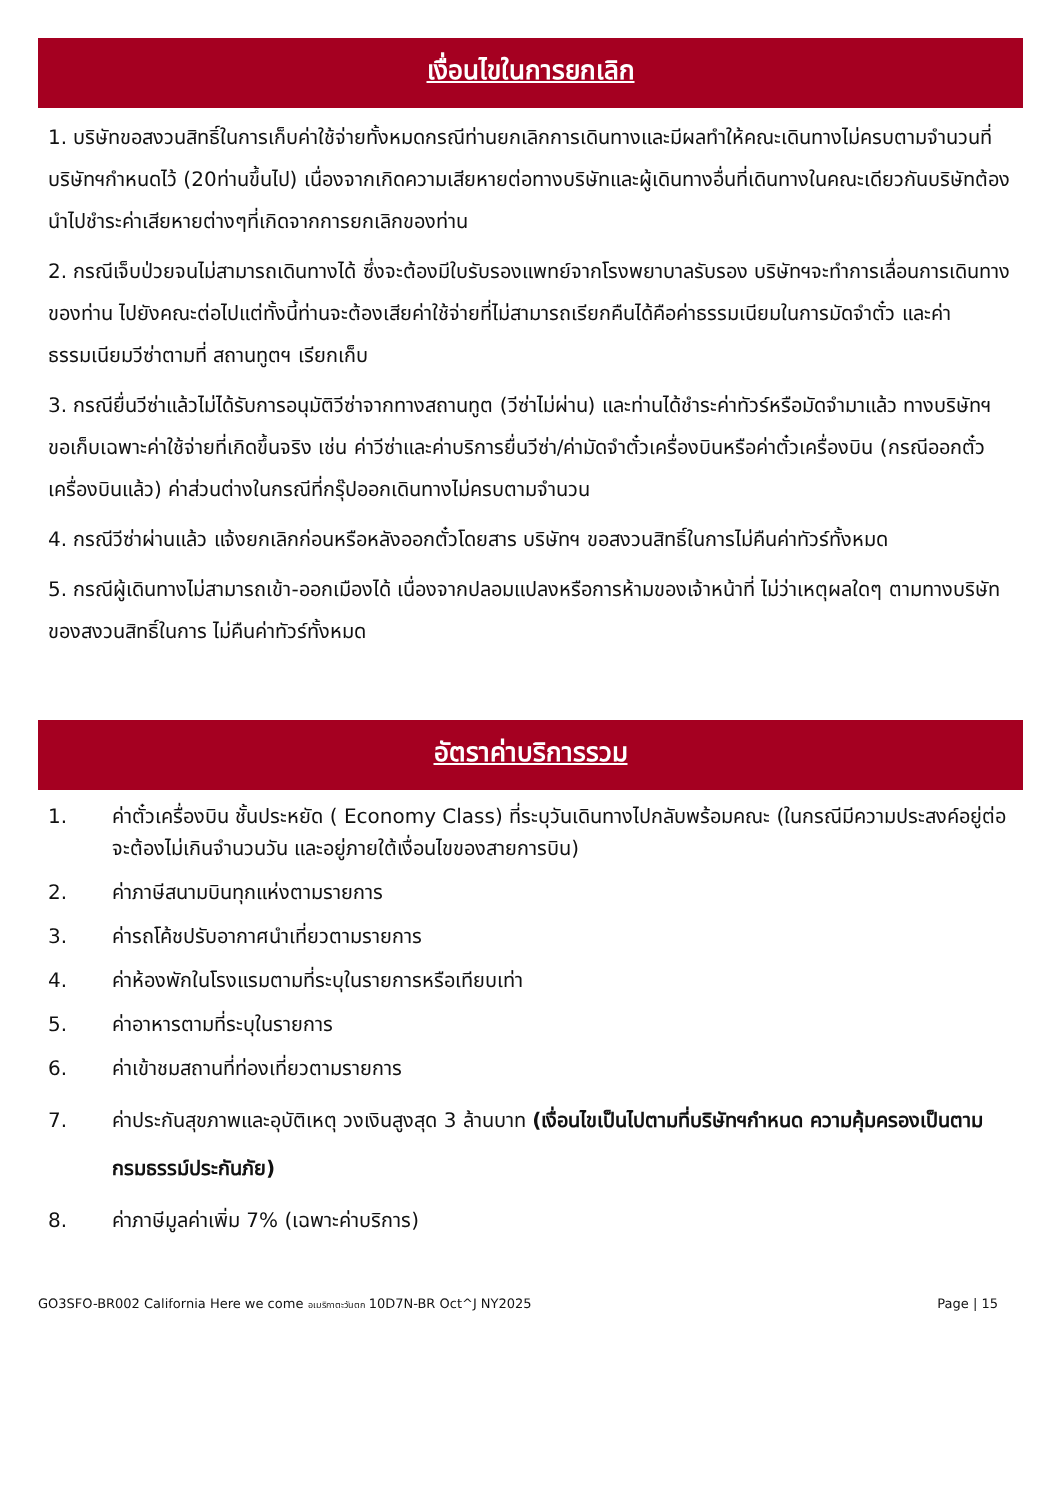เงื่อนไขในการยกเลิก
1. บริษัทขอสงวนสิทธิ์ในการเก็บค่าใช้จ่ายทั้งหมดกรณีท่านยกเลิกการเดินทางและมีผลทำให้คณะเดินทางไม่ครบตามจำนวนที่ บริษัทฯกำหนดไว้ (20ท่านขึ้นไป) เนื่องจากเกิดความเสียหายต่อทางบริษัทและผู้เดินทางอื่นที่เดินทางในคณะเดียวกันบริษัทต้องนำไปชำระค่าเสียหายต่างๆที่เกิดจากการยกเลิกของท่าน
2. กรณีเจ็บป่วยจนไม่สามารถเดินทางได้ ซึ่งจะต้องมีใบรับรองแพทย์จากโรงพยาบาลรับรอง บริษัทฯจะทำการเลื่อนการเดินทางของท่าน ไปยังคณะต่อไปแต่ทั้งนี้ท่านจะต้องเสียค่าใช้จ่ายที่ไม่สามารถเรียกคืนได้คือค่าธรรมเนียมในการมัดจำตั๋ว และค่าธรรมเนียมวีซ่าตามที่ สถานทูตฯ เรียกเก็บ
3. กรณียื่นวีซ่าแล้วไม่ได้รับการอนุมัติวีซ่าจากทางสถานทูต (วีซ่าไม่ผ่าน) และท่านได้ชำระค่าทัวร์หรือมัดจำมาแล้ว ทางบริษัทฯ ขอเก็บเฉพาะค่าใช้จ่ายที่เกิดขึ้นจริง เช่น ค่าวีซ่าและค่าบริการยื่นวีซ่า/ค่ามัดจำตั๋วเครื่องบินหรือค่าตั๋วเครื่องบิน (กรณีออกตั๋วเครื่องบินแล้ว) ค่าส่วนต่างในกรณีที่กรุ๊ปออกเดินทางไม่ครบตามจำนวน
4. กรณีวีซ่าผ่านแล้ว แจ้งยกเลิกก่อนหรือหลังออกตั๋วโดยสาร บริษัทฯ ขอสงวนสิทธิ์ในการไม่คืนค่าทัวร์ทั้งหมด
5. กรณีผู้เดินทางไม่สามารถเข้า-ออกเมืองได้ เนื่องจากปลอมแปลงหรือการห้ามของเจ้าหน้าที่ ไม่ว่าเหตุผลใดๆ ตามทางบริษัทของสงวนสิทธิ์ในการ ไม่คืนค่าทัวร์ทั้งหมด
อัตราค่าบริการรวม
1. ค่าตั๋วเครื่องบิน ชั้นประหยัด ( Economy Class) ที่ระบุวันเดินทางไปกลับพร้อมคณะ (ในกรณีมีความประสงค์อยู่ต่อ จะต้องไม่เกินจำนวนวัน และอยู่ภายใต้เงื่อนไขของสายการบิน)
2. ค่าภาษีสนามบินทุกแห่งตามรายการ
3. ค่ารถโค้ชปรับอากาศนำเที่ยวตามรายการ
4. ค่าห้องพักในโรงแรมตามที่ระบุในรายการหรือเทียบเท่า
5. ค่าอาหารตามที่ระบุในรายการ
6. ค่าเข้าชมสถานที่ท่องเที่ยวตามรายการ
7. ค่าประกันสุขภาพและอุบัติเหตุ วงเงินสูงสุด 3 ล้านบาท (เงื่อนไขเป็นไปตามที่บริษัทฯกำหนด ความคุ้มครองเป็นตามกรมธรรม์ประกันภัย)
8. ค่าภาษีมูลค่าเพิ่ม 7% (เฉพาะค่าบริการ)
GO3SFO-BR002 California Here we come อเมริกาตะวันตก 10D7N-BR Oct^J NY2025 Page | 15